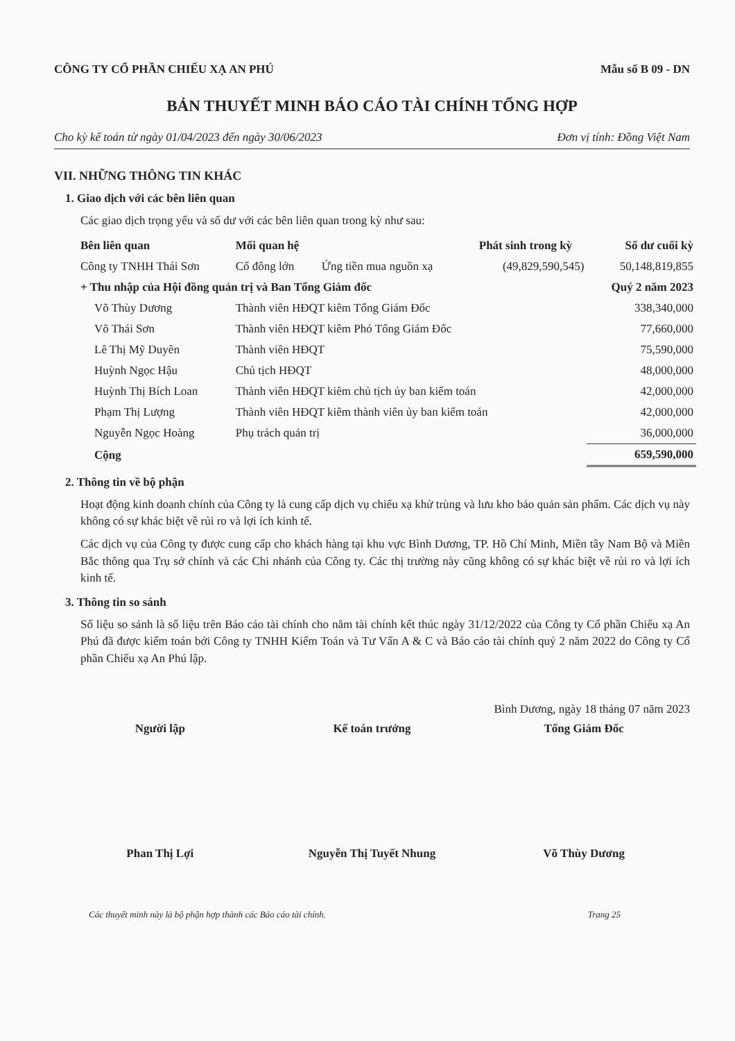CÔNG TY CỔ PHẦN CHIẾU XẠ AN PHÚ Mẫu số B 09 - DN
BẢN THUYẾT MINH BÁO CÁO TÀI CHÍNH TỔNG HỢP
Cho kỳ kế toán từ ngày 01/04/2023 đến ngày 30/06/2023 Đơn vị tính: Đồng Việt Nam
VII. NHỮNG THÔNG TIN KHÁC
1. Giao dịch với các bên liên quan
Các giao dịch trọng yếu và số dư với các bên liên quan trong kỳ như sau:
| Bên liên quan | Mối quan hệ | | Phát sinh trong kỳ | Số dư cuối kỳ |
| --- | --- | --- | --- | --- |
| Công ty TNHH Thái Sơn | Cổ đông lớn | Ứng tiền mua nguồn xạ | (49,829,590,545) | 50,148,819,855 |
| + Thu nhập của Hội đồng quản trị và Ban Tổng Giám đốc | | | | Quý 2 năm 2023 |
| Võ Thùy Dương | Thành viên HĐQT kiêm Tổng Giám Đốc | | | 338,340,000 |
| Võ Thái Sơn | Thành viên HĐQT kiêm Phó Tổng Giám Đốc | | | 77,660,000 |
| Lê Thị Mỹ Duyên | Thành viên HĐQT | | | 75,590,000 |
| Huỳnh Ngọc Hậu | Chủ tịch HĐQT | | | 48,000,000 |
| Huỳnh Thị Bích Loan | Thành viên HĐQT kiêm chủ tịch ủy ban kiểm toán | | | 42,000,000 |
| Phạm Thị Lượng | Thành viên HĐQT kiêm thành viên ủy ban kiểm toán | | | 42,000,000 |
| Nguyễn Ngọc Hoàng | Phụ trách quản trị | | | 36,000,000 |
| Cộng | | | | 659,590,000 |
2. Thông tin về bộ phận
Hoạt động kinh doanh chính của Công ty là cung cấp dịch vụ chiếu xạ khử trùng và lưu kho bảo quản sản phẩm. Các dịch vụ này không có sự khác biệt về rủi ro và lợi ích kinh tế.
Các dịch vụ của Công ty được cung cấp cho khách hàng tại khu vực Bình Dương, TP. Hồ Chí Minh, Miền tây Nam Bộ và Miền Bắc thông qua Trụ sở chính và các Chi nhánh của Công ty. Các thị trường này cũng không có sự khác biệt về rủi ro và lợi ích kinh tế.
3. Thông tin so sánh
Số liệu so sánh là số liệu trên Báo cáo tài chính cho năm tài chính kết thúc ngày 31/12/2022 của Công ty Cổ phần Chiếu xạ An Phú đã được kiểm toán bởi Công ty TNHH Kiểm Toán và Tư Vấn A & C và Báo cáo tài chính quý 2 năm 2022 do Công ty Cổ phần Chiếu xạ An Phú lập.
Bình Dương, ngày 18 tháng 07 năm 2023
Người lập
Phan Thị Lợi
Kế toán trưởng
Nguyễn Thị Tuyết Nhung
Tổng Giám Đốc
Võ Thùy Dương
Các thuyết minh này là bộ phận hợp thành các Báo cáo tài chính. Trang 25